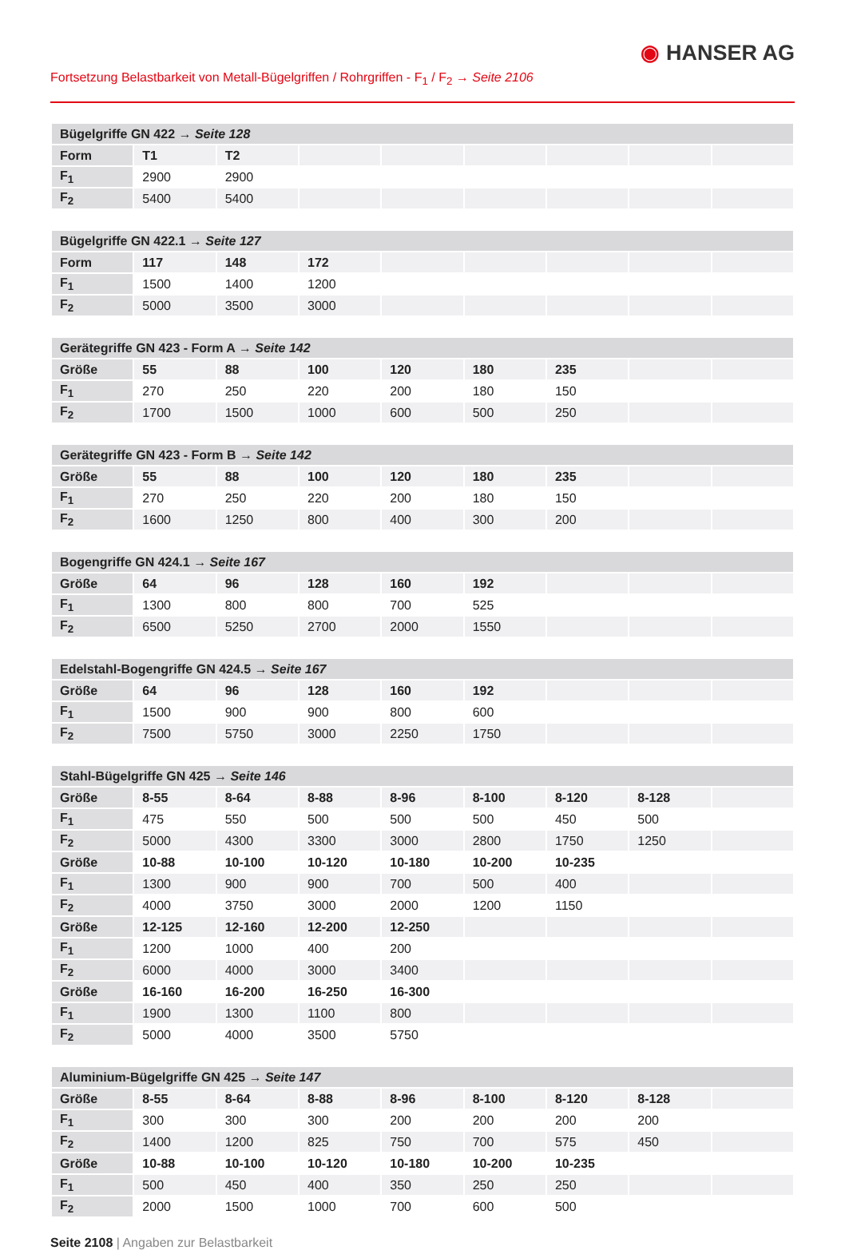◉ HANSER AG
Fortsetzung Belastbarkeit von Metall-Bügelgriffen / Rohrgriffen - F<sub>1</sub> / F<sub>2</sub> → Seite 2106
| Bügelgriffe GN 422 → Seite 128 | | | | | | | | |
| --- | --- | --- | --- | --- | --- | --- | --- | --- |
| Form | T1 | T2 | | | | | | |
| F<sub>1</sub> | 2900 | 2900 | | | | | | |
| F<sub>2</sub> | 5400 | 5400 | | | | | | |
| Bügelgriffe GN 422.1 → Seite 127 | | | | | | | | |
| --- | --- | --- | --- | --- | --- | --- | --- | --- |
| Form | 117 | 148 | 172 | | | | | |
| F<sub>1</sub> | 1500 | 1400 | 1200 | | | | | |
| F<sub>2</sub> | 5000 | 3500 | 3000 | | | | | |
| Gerätegriffe GN 423 - Form A → Seite 142 | | | | | | | | |
| --- | --- | --- | --- | --- | --- | --- | --- | --- |
| Größe | 55 | 88 | 100 | 120 | 180 | 235 | | |
| F<sub>1</sub> | 270 | 250 | 220 | 200 | 180 | 150 | | |
| F<sub>2</sub> | 1700 | 1500 | 1000 | 600 | 500 | 250 | | |
| Gerätegriffe GN 423 - Form B → Seite 142 | | | | | | | | |
| --- | --- | --- | --- | --- | --- | --- | --- | --- |
| Größe | 55 | 88 | 100 | 120 | 180 | 235 | | |
| F<sub>1</sub> | 270 | 250 | 220 | 200 | 180 | 150 | | |
| F<sub>2</sub> | 1600 | 1250 | 800 | 400 | 300 | 200 | | |
| Bogengriffe GN 424.1 → Seite 167 | | | | | | | | |
| --- | --- | --- | --- | --- | --- | --- | --- | --- |
| Größe | 64 | 96 | 128 | 160 | 192 | | | |
| F<sub>1</sub> | 1300 | 800 | 800 | 700 | 525 | | | |
| F<sub>2</sub> | 6500 | 5250 | 2700 | 2000 | 1550 | | | |
| Edelstahl-Bogengriffe GN 424.5 → Seite 167 | | | | | | | | |
| --- | --- | --- | --- | --- | --- | --- | --- | --- |
| Größe | 64 | 96 | 128 | 160 | 192 | | | |
| F<sub>1</sub> | 1500 | 900 | 900 | 800 | 600 | | | |
| F<sub>2</sub> | 7500 | 5750 | 3000 | 2250 | 1750 | | | |
| Stahl-Bügelgriffe GN 425 → Seite 146 | | | | | | | | |
| --- | --- | --- | --- | --- | --- | --- | --- | --- |
| Größe | 8-55 | 8-64 | 8-88 | 8-96 | 8-100 | 8-120 | 8-128 | |
| F<sub>1</sub> | 475 | 550 | 500 | 500 | 500 | 450 | 500 | |
| F<sub>2</sub> | 5000 | 4300 | 3300 | 3000 | 2800 | 1750 | 1250 | |
| Größe | 10-88 | 10-100 | 10-120 | 10-180 | 10-200 | 10-235 | | |
| F<sub>1</sub> | 1300 | 900 | 900 | 700 | 500 | 400 | | |
| F<sub>2</sub> | 4000 | 3750 | 3000 | 2000 | 1200 | 1150 | | |
| Größe | 12-125 | 12-160 | 12-200 | 12-250 | | | | |
| F<sub>1</sub> | 1200 | 1000 | 400 | 200 | | | | |
| F<sub>2</sub> | 6000 | 4000 | 3000 | 3400 | | | | |
| Größe | 16-160 | 16-200 | 16-250 | 16-300 | | | | |
| F<sub>1</sub> | 1900 | 1300 | 1100 | 800 | | | | |
| F<sub>2</sub> | 5000 | 4000 | 3500 | 5750 | | | | |
| Aluminium-Bügelgriffe GN 425 → Seite 147 | | | | | | | | |
| --- | --- | --- | --- | --- | --- | --- | --- | --- |
| Größe | 8-55 | 8-64 | 8-88 | 8-96 | 8-100 | 8-120 | 8-128 | |
| F<sub>1</sub> | 300 | 300 | 300 | 200 | 200 | 200 | 200 | |
| F<sub>2</sub> | 1400 | 1200 | 825 | 750 | 700 | 575 | 450 | |
| Größe | 10-88 | 10-100 | 10-120 | 10-180 | 10-200 | 10-235 | | |
| F<sub>1</sub> | 500 | 450 | 400 | 350 | 250 | 250 | | |
| F<sub>2</sub> | 2000 | 1500 | 1000 | 700 | 600 | 500 | | |
Seite 2108 | Angaben zur Belastbarkeit